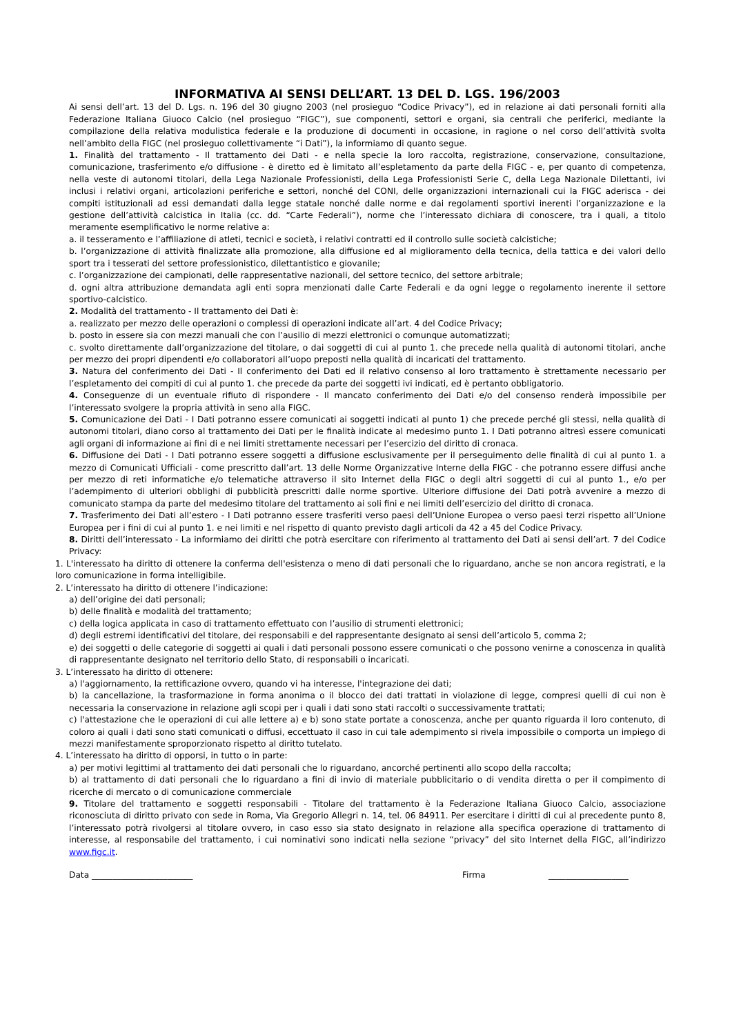INFORMATIVA AI SENSI DELL’ART. 13 DEL D. LGS. 196/2003
Ai sensi dell’art. 13 del D. Lgs. n. 196 del 30 giugno 2003 (nel prosieguo “Codice Privacy”), ed in relazione ai dati personali forniti alla Federazione Italiana Giuoco Calcio (nel prosieguo “FIGC”), sue componenti, settori e organi, sia centrali che periferici, mediante la compilazione della relativa modulistica federale e la produzione di documenti in occasione, in ragione o nel corso dell’attività svolta nell’ambito della FIGC (nel prosieguo collettivamente “i Dati”), la informiamo di quanto segue.
1. Finalità del trattamento - Il trattamento dei Dati - e nella specie la loro raccolta, registrazione, conservazione, consultazione, comunicazione, trasferimento e/o diffusione - è diretto ed è limitato all’espletamento da parte della FIGC - e, per quanto di competenza, nella veste di autonomi titolari, della Lega Nazionale Professionisti, della Lega Professionisti Serie C, della Lega Nazionale Dilettanti, ivi inclusi i relativi organi, articolazioni periferiche e settori, nonché del CONI, delle organizzazioni internazionali cui la FIGC aderisca - dei compiti istituzionali ad essi demandati dalla legge statale nonché dalle norme e dai regolamenti sportivi inerenti l’organizzazione e la gestione dell’attività calcistica in Italia (cc. dd. “Carte Federali”), norme che l’interessato dichiara di conoscere, tra i quali, a titolo meramente esemplificativo le norme relative a:
a. il tesseramento e l’affiliazione di atleti, tecnici e società, i relativi contratti ed il controllo sulle società calcistiche;
b. l’organizzazione di attività finalizzate alla promozione, alla diffusione ed al miglioramento della tecnica, della tattica e dei valori dello sport tra i tesserati del settore professionistico, dilettantistico e giovanile;
c. l’organizzazione dei campionati, delle rappresentative nazionali, del settore tecnico, del settore arbitrale;
d. ogni altra attribuzione demandata agli enti sopra menzionati dalle Carte Federali e da ogni legge o regolamento inerente il settore sportivo-calcistico.
2. Modalità del trattamento - Il trattamento dei Dati è:
a. realizzato per mezzo delle operazioni o complessi di operazioni indicate all’art. 4 del Codice Privacy;
b. posto in essere sia con mezzi manuali che con l’ausilio di mezzi elettronici o comunque automatizzati;
c. svolto direttamente dall’organizzazione del titolare, o dai soggetti di cui al punto 1. che precede nella qualità di autonomi titolari, anche per mezzo dei propri dipendenti e/o collaboratori all’uopo preposti nella qualità di incaricati del trattamento.
3. Natura del conferimento dei Dati - Il conferimento dei Dati ed il relativo consenso al loro trattamento è strettamente necessario per l’espletamento dei compiti di cui al punto 1. che precede da parte dei soggetti ivi indicati, ed è pertanto obbligatorio.
4. Conseguenze di un eventuale rifiuto di rispondere - Il mancato conferimento dei Dati e/o del consenso renderà impossibile per l’interessato svolgere la propria attività in seno alla FIGC.
5. Comunicazione dei Dati - I Dati potranno essere comunicati ai soggetti indicati al punto 1) che precede perché gli stessi, nella qualità di autonomi titolari, diano corso al trattamento dei Dati per le finalità indicate al medesimo punto 1. I Dati potranno altresì essere comunicati agli organi di informazione ai fini di e nei limiti strettamente necessari per l’esercizio del diritto di cronaca.
6. Diffusione dei Dati - I Dati potranno essere soggetti a diffusione esclusivamente per il perseguimento delle finalità di cui al punto 1. a mezzo di Comunicati Ufficiali - come prescritto dall’art. 13 delle Norme Organizzative Interne della FIGC - che potranno essere diffusi anche per mezzo di reti informatiche e/o telematiche attraverso il sito Internet della FIGC o degli altri soggetti di cui al punto 1., e/o per l’adempimento di ulteriori obblighi di pubblicità prescritti dalle norme sportive. Ulteriore diffusione dei Dati potrà avvenire a mezzo di comunicato stampa da parte del medesimo titolare del trattamento ai soli fini e nei limiti dell’esercizio del diritto di cronaca.
7. Trasferimento dei Dati all’estero - I Dati potranno essere trasferiti verso paesi dell’Unione Europea o verso paesi terzi rispetto all’Unione Europea per i fini di cui al punto 1. e nei limiti e nel rispetto di quanto previsto dagli articoli da 42 a 45 del Codice Privacy.
8. Diritti dell’interessato - La informiamo dei diritti che potrà esercitare con riferimento al trattamento dei Dati ai sensi dell’art. 7 del Codice Privacy:
1. L'interessato ha diritto di ottenere la conferma dell'esistenza o meno di dati personali che lo riguardano, anche se non ancora registrati, e la loro comunicazione in forma intelligibile.
2. L’interessato ha diritto di ottenere l’indicazione:
a) dell’origine dei dati personali;
b) delle finalità e modalità del trattamento;
c) della logica applicata in caso di trattamento effettuato con l’ausilio di strumenti elettronici;
d) degli estremi identificativi del titolare, dei responsabili e del rappresentante designato ai sensi dell’articolo 5, comma 2;
e) dei soggetti o delle categorie di soggetti ai quali i dati personali possono essere comunicati o che possono venirne a conoscenza in qualità di rappresentante designato nel territorio dello Stato, di responsabili o incaricati.
3. L’interessato ha diritto di ottenere:
a) l'aggiornamento, la rettificazione ovvero, quando vi ha interesse, l'integrazione dei dati;
b) la cancellazione, la trasformazione in forma anonima o il blocco dei dati trattati in violazione di legge, compresi quelli di cui non è necessaria la conservazione in relazione agli scopi per i quali i dati sono stati raccolti o successivamente trattati;
c) l'attestazione che le operazioni di cui alle lettere a) e b) sono state portate a conoscenza, anche per quanto riguarda il loro contenuto, di coloro ai quali i dati sono stati comunicati o diffusi, eccettuato il caso in cui tale adempimento si rivela impossibile o comporta un impiego di mezzi manifestamente sproporzionato rispetto al diritto tutelato.
4. L’interessato ha diritto di opporsi, in tutto o in parte:
a) per motivi legittimi al trattamento dei dati personali che lo riguardano, ancorché pertinenti allo scopo della raccolta;
b) al trattamento di dati personali che lo riguardano a fini di invio di materiale pubblicitario o di vendita diretta o per il compimento di ricerche di mercato o di comunicazione commerciale
9. Titolare del trattamento e soggetti responsabili - Titolare del trattamento è la Federazione Italiana Giuoco Calcio, associazione riconosciuta di diritto privato con sede in Roma, Via Gregorio Allegri n. 14, tel. 06 84911. Per esercitare i diritti di cui al precedente punto 8, l’interessato potrà rivolgersi al titolare ovvero, in caso esso sia stato designato in relazione alla specifica operazione di trattamento di interesse, al responsabile del trattamento, i cui nominativi sono indicati nella sezione “privacy” del sito Internet della FIGC, all’indirizzo www.figc.it.
Data ________________________ Firma ___________________